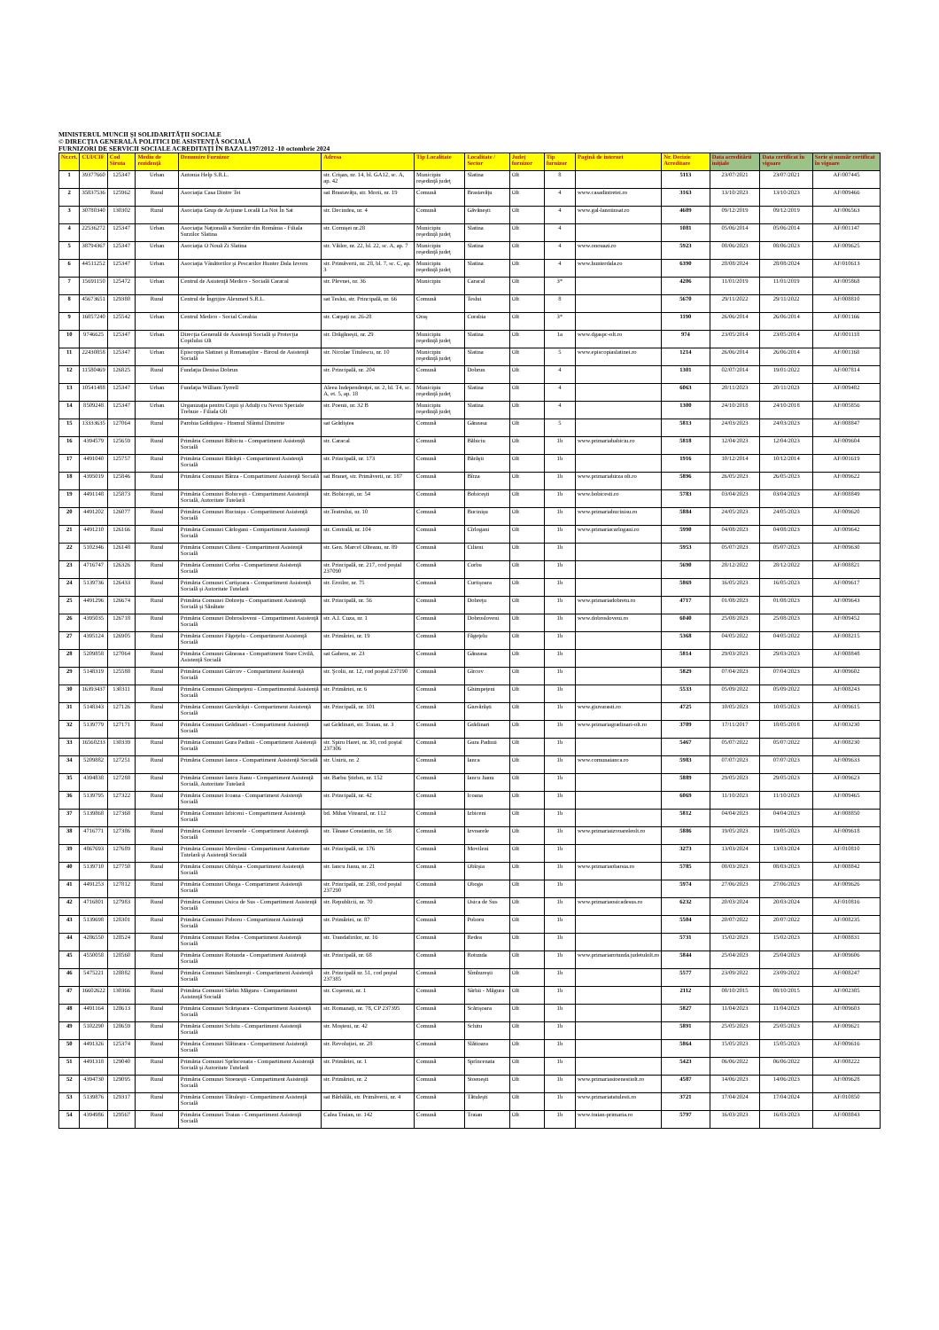MINISTERUL MUNCII ŞI SOLIDARITĂŢII SOCIALE
© DIRECŢIA GENERALĂ POLITICI DE ASISTENŢĂ SOCIALĂ
FURNIZORI DE SERVICII SOCIALE ACREDITAŢI ÎN BAZA L197/2012 -10 octombrie 2024
| Nr.crt. | CUI/CIF | Cod Siruta | Mediu de rezidenţă | Denumire Furnizor | Adresa | Tip Localitate | Localitate / Sector | Judeţ furnizor | Tip furnizor | Pagină de internet | Nr. Decizie Acreditare | Data acreditării iniţiale | Data certificat în vigoare | Serie şi număr certificat în vigoare |
| --- | --- | --- | --- | --- | --- | --- | --- | --- | --- | --- | --- | --- | --- | --- |
| 1 | 39377660 | 125347 | Urban | Antonia Help S.R.L. | str. Crişan, nr. 14, bl. GA12, sc. A, ap. 42 | Municipiu reşedinţă judeţ | Slatina | Olt | 8 | | 5113 | 23/07/2021 | 23/07/2021 | AF/007445 |
| 2 | 35837536 | 125962 | Rural | Asociaţia Casa Dintre Tei | sat Brastavăţu, str. Morii, nr. 19 | Comună | Brastavăţu | Olt | 4 | www.casadintretei.ro | 3163 | 13/10/2023 | 13/10/2023 | AF/009466 |
| 3 | 30780340 | 130302 | Rural | Asociaţia Grup de Acţiune Locală La Noi În Sat | str. Decindea, nr. 4 | Comună | Găvăneşti | Olt | 4 | www.gal-lanoiinsat.ro | 4609 | 09/12/2019 | 09/12/2019 | AF/006563 |
| 4 | 22536272 | 125347 | Urban | Asociaţia Naţională a Surzilor din România - Filiala Surzilor Slatina | str. Cornişei nr.28 | Municipiu reşedinţă judeţ | Slatina | Olt | 4 | | 1081 | 05/06/2014 | 05/06/2014 | AF/001147 |
| 5 | 38794367 | 125347 | Urban | Asociaţia O Nouă Zi Slatina | str. Văilor, nr. 22, bl. 22, sc. A, ap. 7 | Municipiu reşedinţă judeţ | Slatina | Olt | 4 | www.onouazi.ro | 5923 | 08/06/2023 | 08/06/2023 | AF/009625 |
| 6 | 44511252 | 125347 | Urban | Asociaţia Vânătorilor şi Pescarilor Hunter Dala Izvoru | str. Primăverii, nr. 28, bl. 7, sc. C, ap. 3 | Municipiu reşedinţă judeţ | Slatina | Olt | 4 | www.hunterdala.ro | 6390 | 28/08/2024 | 28/08/2024 | AF/010613 |
| 7 | 15691150 | 125472 | Urban | Centrul de Asistenţă Medico - Socială Caracal | str. Plevnei, nr. 36 | Municipiu | Caracal | Olt | 3* | | 4206 | 11/01/2019 | 11/01/2019 | AF/005868 |
| 8 | 45673651 | 129380 | Rural | Centrul de Îngrijire Alexmed S.R.L. | sat Teslui, str. Principală, nr. 66 | Comună | Teslui | Olt | 8 | | 5670 | 29/11/2022 | 29/11/2022 | AF/008810 |
| 9 | 16057240 | 125542 | Urban | Centrul Medico - Social Corabia | str. Carpaţi nr. 26-28 | Oraş | Corabia | Olt | 3* | | 1190 | 26/06/2014 | 26/06/2014 | AF/001166 |
| 10 | 9746625 | 125347 | Urban | Direcţia Generală de Asistenţă Socială şi Protecţia Copilului Olt | str. Drăgăneşti, nr. 29 | Municipiu reşedinţă judeţ | Slatina | Olt | 1a | www.dgaspc-olt.ro | 974 | 23/05/2014 | 23/05/2014 | AF/001118 |
| 11 | 22430858 | 125347 | Urban | Episcopia Slatinei şi Romanaţilor - Biroul de Asistenţă Socială | str. Nicolae Titulescu, nr. 10 | Municipiu reşedinţă judeţ | Slatina | Olt | 5 | www.episcopiaslatinei.ro | 1214 | 26/06/2014 | 26/06/2014 | AF/001168 |
| 12 | 11580469 | 126825 | Rural | Fundaţia Denisa Dobrun | str. Principală, nr. 204 | Comună | Dobrun | Olt | 4 | | 1301 | 02/07/2014 | 19/01/2022 | AF/007814 |
| 13 | 10541488 | 125347 | Urban | Fundaţia William Tyrrell | Aleea Independenţei, nr. 2, bl. T4, sc. A, et. 5, ap. 18 | Municipiu reşedinţă judeţ | Slatina | Olt | 4 | | 6063 | 20/11/2023 | 20/11/2023 | AF/009482 |
| 14 | 8509248 | 125347 | Urban | Organizaţia pentru Copii şi Adulţi cu Nevoi Speciale Trebuie - Filiala Olt | str. Poenii, nr. 32 B | Municipiu reşedinţă judeţ | Slatina | Olt | 4 | | 1300 | 24/10/2018 | 24/10/2018 | AF/005856 |
| 15 | 13333635 | 127064 | Rural | Parohia Grădiştea - Hramul Sfântul Dimitrie | sat Grădiştea | Comună | Găneasa | Olt | 5 | | 5813 | 24/03/2023 | 24/03/2023 | AF/008847 |
| 16 | 4394579 | 125659 | Rural | Primăria Comunei Băbiciu - Compartiment Asistenţă Socială | str. Caracal | Comună | Băbiciu | Olt | 1b | www.primariababiciu.ro | 5818 | 12/04/2023 | 12/04/2023 | AF/009604 |
| 17 | 4491040 | 125757 | Rural | Primăria Comunei Bărăşti - Compartiment Asistenţă Socială | str. Principală, nr. 173 | Comună | Bărăşti | Olt | 1b | | 1916 | 10/12/2014 | 10/12/2014 | AF/001619 |
| 18 | 4395019 | 125846 | Rural | Primăria Comunei Bârza - Compartiment Asistenţă Socială | sat Braneţ, str. Primăverii, nr. 187 | Comună | Bîrza | Olt | 1b | www.primariabirza olt.ro | 5896 | 26/05/2023 | 26/05/2023 | AF/009622 |
| 19 | 4491148 | 125873 | Rural | Primăria Comunei Bobiceşti - Compartiment Asistenţă Socială, Autoritate Tutelară | str. Bobiceşti, nr. 54 | Comună | Bobiceşti | Olt | 1b | www.bobicesti.ro | 5783 | 03/04/2023 | 03/04/2023 | AF/008849 |
| 20 | 4491202 | 126077 | Rural | Primăria Comunei Bucinişu - Compartiment Asistenţă Socială | str.Teatrului, nr. 10 | Comună | Bucinişu | Olt | 1b | www.primariabucinisu.ro | 5884 | 24/05/2023 | 24/05/2023 | AF/009620 |
| 21 | 4491210 | 126166 | Rural | Primăria Comunei Cârlogani - Compartiment Asistenţă Socială | str. Centrală, nr. 104 | Comună | Cîrlogani | Olt | 1b | www.primariacarlogani.ro | 5990 | 04/08/2023 | 04/08/2023 | AF/009642 |
| 22 | 5102346 | 126148 | Rural | Primăria Comunei Cilieni - Compartiment Asistenţă Socială | str. Gen. Marcel Olteanu, nr. 89 | Comună | Cilieni | Olt | 1b | | 5953 | 05/07/2023 | 05/07/2023 | AF/009630 |
| 23 | 4716747 | 126326 | Rural | Primăria Comunei Corbu - Compartiment Asistenţă Socială | str. Principală, nr. 217, cod poştal 237090 | Comună | Corbu | Olt | 1b | | 5690 | 28/12/2022 | 28/12/2022 | AF/008821 |
| 24 | 5139736 | 126433 | Rural | Primăria Comunei Curtişoara - Compartiment Asistenţă Socială şi Autoritate Tutelară | str. Eroilor, nr. 75 | Comună | Curtişoara | Olt | 1b | | 5869 | 16/05/2023 | 16/05/2023 | AF/009617 |
| 25 | 4491296 | 126674 | Rural | Primăria Comunei Dobreţu - Compartiment Asistenţă Socială şi Sănătate | str. Principală, nr. 56 | Comună | Dobreţu | Olt | 1b | www.primariadobretu.ro | 4717 | 01/08/2023 | 01/08/2023 | AF/009643 |
| 26 | 4395035 | 126718 | Rural | Primăria Comunei Dobrosloveni - Compartiment Asistenţă Socială | str. A.I. Cuza, nr. 1 | Comună | Dobrosloveni | Olt | 1b | www.dobrosloveni.ro | 6040 | 25/08/2023 | 25/08/2023 | AF/009452 |
| 27 | 4395124 | 126905 | Rural | Primăria Comunei Făgeţelu - Compartiment Asistenţă Socială | str. Primăriei, nr. 19 | Comună | Făgeţelu | Olt | 1b | | 5368 | 04/05/2022 | 04/05/2022 | AF/008215 |
| 28 | 5209858 | 127064 | Rural | Primăria Comunei Găneasa - Compartiment Stare Civilă, Asistenţă Socială | sat Gabera, nr. 23 | Comună | Găneasa | Olt | 1b | | 5814 | 29/03/2023 | 29/03/2023 | AF/008848 |
| 29 | 5148319 | 125588 | Rural | Primăria Comunei Gârcov - Compartiment Asistenţă Socială | str. Şcolii, nr. 12, cod poştal 237190 | Comună | Gîrcov | Olt | 1b | | 5829 | 07/04/2023 | 07/04/2023 | AF/009602 |
| 30 | 16393437 | 130311 | Rural | Primăria Comunei Ghimpeţeni - Compartimentul Asistenţă Socială | str. Primăriei, nr. 6 | Comună | Ghimpeţeni | Olt | 1b | | 5533 | 05/09/2022 | 05/09/2022 | AF/008243 |
| 31 | 5148343 | 127126 | Rural | Primăria Comunei Giuvărăşti - Compartiment Asistenţă Socială | str. Principală, nr. 101 | Comună | Giuvărăşti | Olt | 1b | www.giuvarasti.ro | 4725 | 10/05/2023 | 10/05/2023 | AF/009615 |
| 32 | 5139779 | 127171 | Rural | Primăria Comunei Grădinari - Compartiment Asistenţă Socială | sat Grădinari, str. Traian, nr. 3 | Comună | Grădinari | Olt | 1b | www.primariagradinari-olt.ro | 3709 | 17/11/2017 | 18/05/2018 | AF/003230 |
| 33 | 16560233 | 130339 | Rural | Primăria Comunei Gura Padinii - Compartiment Asistenţă Socială | str. Spiru Haret, nr. 30, cod poştal 237306 | Comună | Gura Padinii | Olt | 1b | | 5467 | 05/07/2022 | 05/07/2022 | AF/008230 |
| 34 | 5209882 | 127251 | Rural | Primăria Comunei Ianca - Compartiment Asistenţă Socială | str. Unirii, nr. 2 | Comună | Ianca | Olt | 1b | www.comunaianca.ro | 5983 | 07/07/2023 | 07/07/2023 | AF/009633 |
| 35 | 4394838 | 127288 | Rural | Primăria Comunei Iancu Jianu - Compartiment Asistenţă Socială, Autoritate Tutelară | str. Barbu Ştirbei, nr. 152 | Comună | Iancu Jianu | Olt | 1b | | 5889 | 29/05/2023 | 29/05/2023 | AF/009623 |
| 36 | 5139795 | 127322 | Rural | Primăria Comunei Icoana - Compartiment Asistenţă Socială | str. Principală, nr. 42 | Comună | Icoana | Olt | 1b | | 6069 | 11/10/2023 | 11/10/2023 | AF/009465 |
| 37 | 5139868 | 127368 | Rural | Primăria Comunei Izbiceni - Compartiment Asistenţă Socială | bd. Mihai Viteazul, nr. 112 | Comună | Izbiceni | Olt | 1b | | 5812 | 04/04/2023 | 04/04/2023 | AF/008850 |
| 38 | 4716771 | 127386 | Rural | Primăria Comunei Izvoarele - Compartiment Asistenţă Socială | str. Tănase Constantin, nr. 58 | Comună | Izvoarele | Olt | 1b | www.primariaizvoareleolt.ro | 5886 | 19/05/2023 | 19/05/2023 | AF/009618 |
| 39 | 4867693 | 127689 | Rural | Primăria Comunei Movileni - Compartiment Autoritate Tutelară şi Asistenţă Socială | str. Principală, nr. 176 | Comună | Movileni | Olt | 1b | | 3273 | 13/03/2024 | 13/03/2024 | AF/010810 |
| 40 | 5139710 | 127750 | Rural | Primăria Comunei Obîrşia - Compartiment Asistenţă Socială | str. Iancu Jianu, nr. 21 | Comună | Obîrşia | Olt | 1b | www.primariaobarsia.ro | 5785 | 08/03/2023 | 08/03/2023 | AF/008842 |
| 41 | 4491253 | 127812 | Rural | Primăria Comunei Oboga - Compartiment Asistenţă Socială | str. Principală, nr. 238, cod poştal 237290 | Comună | Oboga | Olt | 1b | | 5974 | 27/06/2023 | 27/06/2023 | AF/009626 |
| 42 | 4716801 | 127983 | Rural | Primăria Comunei Osica de Sus - Compartiment Asistenţă Socială | str. Republicii, nr. 70 | Comună | Osica de Sus | Olt | 1b | www.primariaosicadesus.ro | 6232 | 20/03/2024 | 20/03/2024 | AF/010816 |
| 43 | 5139698 | 128301 | Rural | Primăria Comunei Poboru - Compartiment Asistenţă Socială | str. Primăriei, nr. 87 | Comună | Poboru | Olt | 1b | | 5504 | 20/07/2022 | 20/07/2022 | AF/008235 |
| 44 | 4286550 | 128524 | Rural | Primăria Comunei Redea - Compartiment Asistenţă Socială | str. Trandafirilor, nr. 16 | Comună | Redea | Olt | 1b | | 5731 | 15/02/2023 | 15/02/2023 | AF/008831 |
| 45 | 4550058 | 128560 | Rural | Primăria Comunei Rotunda - Compartiment Asistenţă Socială | str. Principală, nr. 68 | Comună | Rotunda | Olt | 1b | www.primariarotunda.judetulolt.ro | 5844 | 25/04/2023 | 25/04/2023 | AF/009606 |
| 46 | 5475221 | 128882 | Rural | Primăria Comunei Sâmbureşti - Compartiment Asistenţă Socială | str. Principală nr. 51, cod poştal 237385 | Comună | Sîmbureşti | Olt | 1b | | 5577 | 23/09/2022 | 23/09/2022 | AF/008247 |
| 47 | 16602622 | 130366 | Rural | Primăria Comunei Sârbii Măgura - Compartiment Asistenţă Socială | str. Coşereni, nr. 1 | Comună | Sârbii - Măgura | Olt | 1b | | 2112 | 08/10/2015 | 08/10/2015 | AF/002385 |
| 48 | 4491164 | 128613 | Rural | Primăria Comunei Scărişoara - Compartiment Asistenţă Socială | str. Romanaţi, nr. 78, CP 237395 | Comună | Scărişoara | Olt | 1b | | 5827 | 11/04/2023 | 11/04/2023 | AF/009603 |
| 49 | 5102290 | 128659 | Rural | Primăria Comunei Schitu - Compartiment Asistenţă Socială | str. Moşteni, nr. 42 | Comună | Schitu | Olt | 1b | | 5891 | 25/05/2023 | 25/05/2023 | AF/009621 |
| 50 | 4491326 | 125374 | Rural | Primăria Comunei Slătioara - Compartiment Asistenţă Socială | str. Revoluţiei, nr. 28 | Comună | Slătioara | Olt | 1b | | 5864 | 15/05/2023 | 15/05/2023 | AF/009616 |
| 51 | 4491318 | 129040 | Rural | Primăria Comunei Sprîncenata - Compartiment Asistenţă Socială şi Autoritate Tutelară | str. Primăriei, nr. 1 | Comună | Sprîncenata | Olt | 1b | | 5423 | 06/06/2022 | 06/06/2022 | AF/008222 |
| 52 | 4394730 | 129095 | Rural | Primăria Comunei Stoeneşti - Compartiment Asistenţă Socială | str. Primăriei, nr. 2 | Comună | Stoeneşti | Olt | 1b | www.primariastoenestiolt.ro | 4587 | 14/06/2023 | 14/06/2023 | AF/009628 |
| 53 | 5139876 | 129317 | Rural | Primăria Comunei Tătuleşti - Compartiment Asistenţă Socială | sat Bărbălăi, str. Primăverii, nr. 4 | Comună | Tătuleşti | Olt | 1b | www.primariatatulesti.ro | 3721 | 17/04/2024 | 17/04/2024 | AF/010850 |
| 54 | 4394986 | 129567 | Rural | Primăria Comunei Traian - Compartiment Asistenţă Socială | Calea Traian, nr. 142 | Comună | Traian | Olt | 1b | www.traian-primaria.ro | 5797 | 16/03/2023 | 16/03/2023 | AF/008843 |